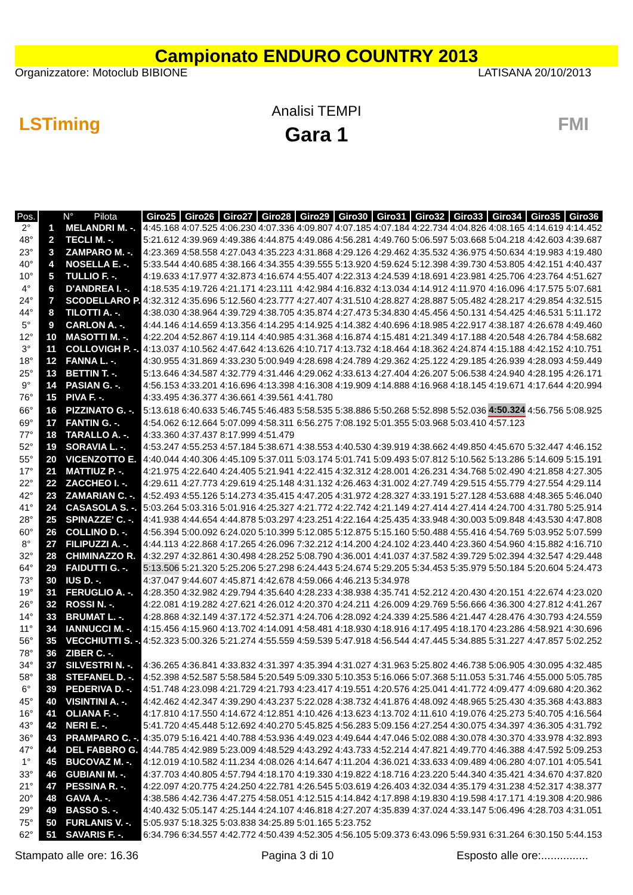Campionato ENDURO COUNTRY 2013
Organizzatore: Motoclub BIBIONE LATISANA 20/10/2013
LSTiming
Analisi TEMPI
Gara 1
FMI
| Pos. | N° Pilota | Giro25 | Giro26 | Giro27 | Giro28 | Giro29 | Giro30 | Giro31 | Giro32 | Giro33 | Giro34 | Giro35 | Giro36 |
| --- | --- | --- | --- | --- | --- | --- | --- | --- | --- | --- | --- | --- | --- |
| 2° | 1 MELANDRI M. -. | 4:45.168 | 4:07.525 | 4:06.230 | 4:07.336 | 4:09.807 | 4:07.185 | 4:07.184 | 4:22.734 | 4:04.826 | 4:08.165 | 4:14.619 | 4:14.452 |
| 48° | 2 TECLI M. -. | 5:21.612 | 4:39.969 | 4:49.386 | 4:44.875 | 4:49.086 | 4:56.281 | 4:49.760 | 5:06.597 | 5:03.668 | 5:04.218 | 4:42.603 | 4:39.687 |
| 23° | 3 ZAMPARO M. -. | 4:23.369 | 4:58.558 | 4:27.043 | 4:35.223 | 4:31.868 | 4:29.126 | 4:29.462 | 4:35.532 | 4:36.975 | 4:50.634 | 4:19.983 | 4:19.480 |
| 40° | 4 NOSELLA E. -. | 5:33.544 | 4:40.685 | 4:38.166 | 4:34.355 | 4:39.555 | 5:13.920 | 4:59.624 | 5:12.398 | 4:39.730 | 4:53.805 | 4:42.151 | 4:40.437 |
| 10° | 5 TULLIO F. -. | 4:19.633 | 4:17.977 | 4:32.873 | 4:16.674 | 4:55.407 | 4:22.313 | 4:24.539 | 4:18.691 | 4:23.981 | 4:25.706 | 4:23.764 | 4:51.627 |
| 4° | 6 D'ANDREA I. -. | 4:18.535 | 4:19.726 | 4:21.171 | 4:23.111 | 4:42.984 | 4:16.832 | 4:13.034 | 4:14.912 | 4:11.970 | 4:16.096 | 4:17.575 | 5:07.681 |
| 24° | 7 SCODELLARO P. | 4:32.312 | 4:35.696 | 5:12.560 | 4:23.777 | 4:27.407 | 4:31.510 | 4:28.827 | 4:28.887 | 5:05.482 | 4:28.217 | 4:29.854 | 4:32.515 |
| 44° | 8 TILOTTI A. -. | 4:38.030 | 4:38.964 | 4:39.729 | 4:38.705 | 4:35.874 | 4:27.473 | 5:34.830 | 4:45.456 | 4:50.131 | 4:54.425 | 4:46.531 | 5:11.172 |
| 5° | 9 CARLON A. -. | 4:44.146 | 4:14.659 | 4:13.356 | 4:14.295 | 4:14.925 | 4:14.382 | 4:40.696 | 4:18.985 | 4:22.917 | 4:38.187 | 4:26.678 | 4:49.460 |
| 12° | 10 MASOTTI M. -. | 4:22.204 | 4:52.867 | 4:19.114 | 4:40.985 | 4:31.368 | 4:16.874 | 4:15.481 | 4:21.349 | 4:17.188 | 4:20.548 | 4:26.784 | 4:58.682 |
| 3° | 11 COLLOVIGH P. -. | 4:13.037 | 4:10.562 | 4:47.642 | 4:13.626 | 4:10.717 | 4:13.732 | 4:18.464 | 4:18.362 | 4:24.874 | 4:15.188 | 4:42.152 | 4:10.751 |
| 18° | 12 FANNA L. -. | 4:30.955 | 4:31.869 | 4:33.230 | 5:00.949 | 4:28.698 | 4:24.789 | 4:29.362 | 4:25.122 | 4:29.185 | 4:26.939 | 4:28.093 | 4:59.449 |
| 25° | 13 BETTIN T. -. | 5:13.646 | 4:34.587 | 4:32.779 | 4:31.446 | 4:29.062 | 4:33.613 | 4:27.404 | 4:26.207 | 5:06.538 | 4:24.940 | 4:28.195 | 4:26.171 |
| 9° | 14 PASIAN G. -. | 4:56.153 | 4:33.201 | 4:16.696 | 4:13.398 | 4:16.308 | 4:19.909 | 4:14.888 | 4:16.968 | 4:18.145 | 4:19.671 | 4:17.644 | 4:20.994 |
| 76° | 15 PIVA F. -. | 4:33.495 | 4:36.377 | 4:36.661 | 4:39.561 | 4:41.780 | | | | | | | |
| 66° | 16 PIZZINATO G. -. | 5:13.618 | 6:40.633 | 5:46.745 | 5:46.483 | 5:58.535 | 5:38.886 | 5:50.268 | 5:52.898 | 5:52.036 | 4:50.324 | 4:56.756 | 5:08.925 |
| 69° | 17 FANTIN G. -. | 4:54.062 | 6:12.664 | 5:07.099 | 4:58.311 | 6:56.275 | 7:08.192 | 5:01.355 | 5:03.968 | 5:03.410 | 4:57.123 | | |
| 77° | 18 TARALLO A. -. | 4:33.360 | 4:37.437 | 8:17.999 | 4:51.479 | | | | | | | | |
| 52° | 19 SORAVIA L. -. | 4:53.247 | 4:55.253 | 4:57.184 | 5:38.671 | 4:38.553 | 4:40.530 | 4:39.919 | 4:38.662 | 4:49.850 | 4:45.670 | 5:32.447 | 4:46.152 |
| 55° | 20 VICENZOTTO E. | 4:40.044 | 4:40.306 | 4:45.109 | 5:37.011 | 5:03.174 | 5:01.741 | 5:09.493 | 5:07.812 | 5:10.562 | 5:13.286 | 5:14.609 | 5:15.191 |
| 17° | 21 MATTIUZ P. -. | 4:21.975 | 4:22.640 | 4:24.405 | 5:21.941 | 4:22.415 | 4:32.312 | 4:28.001 | 4:26.231 | 4:34.768 | 5:02.490 | 4:21.858 | 4:27.305 |
| 22° | 22 ZACCHEO I. -. | 4:29.611 | 4:27.773 | 4:29.619 | 4:25.148 | 4:31.132 | 4:26.463 | 4:31.002 | 4:27.749 | 4:29.515 | 4:55.779 | 4:27.554 | 4:29.114 |
| 42° | 23 ZAMARIAN C. -. | 4:52.493 | 4:55.126 | 5:14.273 | 4:35.415 | 4:47.205 | 4:31.972 | 4:28.327 | 4:33.191 | 5:27.128 | 4:53.688 | 4:48.365 | 5:46.040 |
| 41° | 24 CASASOLA S. -. | 5:03.264 | 5:03.316 | 5:01.916 | 4:25.327 | 4:21.772 | 4:22.742 | 4:21.149 | 4:27.414 | 4:27.414 | 4:24.700 | 4:31.780 | 5:25.914 |
| 28° | 25 SPINAZZE' C. -. | 4:41.938 | 4:44.654 | 4:44.878 | 5:03.297 | 4:23.251 | 4:22.164 | 4:25.435 | 4:33.948 | 4:30.003 | 5:09.848 | 4:43.530 | 4:47.808 |
| 60° | 26 COLLINO D. -. | 4:56.394 | 5:00.092 | 6:24.020 | 5:10.399 | 5:12.085 | 5:12.875 | 5:15.160 | 5:50.488 | 4:55.416 | 4:54.769 | 5:03.952 | 5:07.599 |
| 8° | 27 FILIPUZZI A. -. | 4:44.113 | 4:22.868 | 4:17.265 | 4:26.096 | 7:32.212 | 4:14.200 | 4:24.102 | 4:23.440 | 4:23.360 | 4:54.960 | 4:15.882 | 4:16.710 |
| 32° | 28 CHIMINAZZO R. | 4:32.297 | 4:32.861 | 4:30.498 | 4:28.252 | 5:08.790 | 4:36.001 | 4:41.037 | 4:37.582 | 4:39.729 | 5:02.394 | 4:32.547 | 4:29.448 |
| 64° | 29 FAIDUTTI G. -. | 5:13.506 | 5:21.320 | 5:25.206 | 5:27.298 | 6:24.443 | 5:24.674 | 5:29.205 | 5:34.453 | 5:35.979 | 5:50.184 | 5:20.604 | 5:24.473 |
| 73° | 30 IUS D. -. | 4:37.047 | 9:44.607 | 4:45.871 | 4:42.678 | 4:59.066 | 4:46.213 | 5:34.978 | | | | | |
| 19° | 31 FERUGLIO A. -. | 4:28.350 | 4:32.982 | 4:29.794 | 4:35.640 | 4:28.233 | 4:38.938 | 4:35.741 | 4:52.212 | 4:20.430 | 4:20.151 | 4:22.674 | 4:23.020 |
| 26° | 32 ROSSI N. -. | 4:22.081 | 4:19.282 | 4:27.621 | 4:26.012 | 4:20.370 | 4:24.211 | 4:26.009 | 4:29.769 | 5:56.666 | 4:36.300 | 4:27.812 | 4:41.267 |
| 14° | 33 BRUMAT L. -. | 4:28.868 | 4:32.149 | 4:37.172 | 4:52.371 | 4:24.706 | 4:28.092 | 4:24.339 | 4:25.586 | 4:21.447 | 4:28.476 | 4:30.793 | 4:24.559 |
| 11° | 34 IANNUCCI M. -. | 4:15.456 | 4:15.960 | 4:13.702 | 4:14.091 | 4:58.481 | 4:18.930 | 4:18.916 | 4:17.495 | 4:18.170 | 4:23.286 | 4:58.921 | 4:30.696 |
| 56° | 35 VECCHIUTTI S. -. | 4:52.323 | 5:00.326 | 5:21.274 | 4:55.559 | 4:59.539 | 5:47.918 | 4:56.544 | 4:47.445 | 5:34.885 | 5:31.227 | 4:47.857 | 5:02.252 |
| 78° | 36 ZIBER C. -. | | | | | | | | | | | | |
| 34° | 37 SILVESTRI N. -. | 4:36.265 | 4:36.841 | 4:33.832 | 4:31.397 | 4:35.394 | 4:31.027 | 4:31.963 | 5:25.802 | 4:46.738 | 5:06.905 | 4:30.095 | 4:32.485 |
| 58° | 38 STEFANEL D. -. | 4:52.398 | 4:52.587 | 5:58.584 | 5:20.549 | 5:09.330 | 5:10.353 | 5:16.066 | 5:07.368 | 5:11.053 | 5:31.746 | 4:55.000 | 5:05.785 |
| 6° | 39 PEDERIVA D. -. | 4:51.748 | 4:23.098 | 4:21.729 | 4:21.793 | 4:23.417 | 4:19.551 | 4:20.576 | 4:25.041 | 4:41.772 | 4:09.477 | 4:09.680 | 4:20.362 |
| 45° | 40 VISINTINI A. -. | 4:42.462 | 4:42.347 | 4:39.290 | 4:43.237 | 5:22.028 | 4:38.732 | 4:41.876 | 4:48.092 | 4:48.965 | 5:25.430 | 4:35.368 | 4:43.883 |
| 16° | 41 OLIANA F. -. | 4:17.810 | 4:17.550 | 4:14.672 | 4:12.851 | 4:10.426 | 4:13.623 | 4:13.702 | 4:11.610 | 4:19.076 | 4:25.273 | 5:40.705 | 4:16.564 |
| 43° | 42 NERI E. -. | 5:41.720 | 4:45.448 | 5:12.692 | 4:40.270 | 5:45.825 | 4:56.283 | 5:09.156 | 4:27.254 | 4:30.075 | 4:34.397 | 4:36.305 | 4:31.792 |
| 36° | 43 PRAMPARO C. -. | 4:35.079 | 5:16.421 | 4:40.788 | 4:53.936 | 4:49.023 | 4:49.644 | 4:47.046 | 5:02.088 | 4:30.078 | 4:30.370 | 4:33.978 | 4:32.893 |
| 47° | 44 DEL FABBRO G. | 4:44.785 | 4:42.989 | 5:23.009 | 4:48.529 | 4:43.292 | 4:43.733 | 4:52.214 | 4:47.821 | 4:49.770 | 4:46.388 | 4:47.592 | 5:09.253 |
| 1° | 45 BUCOVAZ M. -. | 4:12.019 | 4:10.582 | 4:11.234 | 4:08.026 | 4:14.647 | 4:11.204 | 4:36.021 | 4:33.633 | 4:09.489 | 4:06.280 | 4:07.101 | 4:05.541 |
| 33° | 46 GUBIANI M. -. | 4:37.703 | 4:40.805 | 4:57.794 | 4:18.170 | 4:19.330 | 4:19.822 | 4:18.716 | 4:23.220 | 5:44.340 | 4:35.421 | 4:34.670 | 4:37.820 |
| 21° | 47 PESSINA R. -. | 4:22.097 | 4:20.775 | 4:24.250 | 4:22.781 | 4:26.545 | 5:03.619 | 4:26.403 | 4:32.034 | 4:35.179 | 4:31.238 | 4:52.317 | 4:38.377 |
| 20° | 48 GAVA A. -. | 4:38.586 | 4:42.736 | 4:47.275 | 4:58.051 | 4:12.515 | 4:14.842 | 4:17.898 | 4:19.830 | 4:19.598 | 4:17.171 | 4:19.308 | 4:20.986 |
| 29° | 49 BASSO S. -. | 4:40.432 | 5:05.147 | 4:25.144 | 4:24.107 | 4:46.818 | 4:27.207 | 4:35.839 | 4:37.024 | 4:33.147 | 5:06.496 | 4:28.703 | 4:31.051 |
| 75° | 50 FURLANIS V. -. | 5:05.937 | 5:18.325 | 5:03.838 | 34:25.89 | 5:01.165 | 5:23.752 | | | | | | |
| 62° | 51 SAVARIS F. -. | 6:34.796 | 6:34.557 | 4:42.772 | 4:50.439 | 4:52.305 | 4:56.105 | 5:09.373 | 6:43.096 | 5:59.931 | 6:31.264 | 6:30.150 | 5:44.153 |
Stampato alle ore: 16.36 Pagina 3 di 10 Esposto alle ore:...............